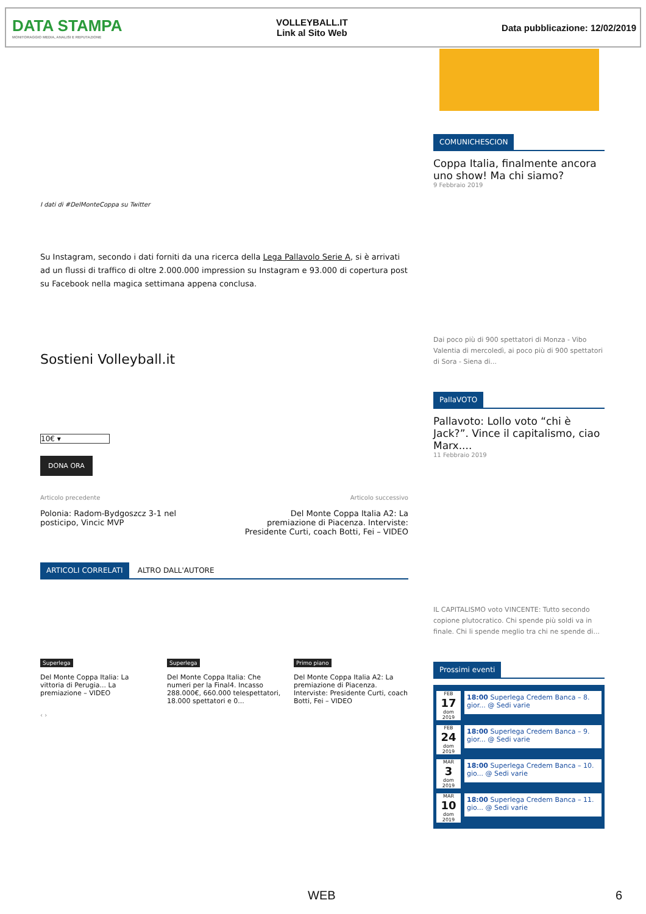DATA STAMPA
MONITORAGGIO MEDIA, ANALISI E REPUTAZIONE
VOLLEYBALL.IT
Link al Sito Web
Data pubblicazione: 12/02/2019
I dati di #DelMonteCoppa su Twitter
Su Instagram, secondo i dati forniti da una ricerca della Lega Pallavolo Serie A, si è arrivati ad un flussi di traffico di oltre 2.000.000 impression su Instagram e 93.000 di copertura post su Facebook nella magica settimana appena conclusa.
Sostieni Volleyball.it
10€ ▾
DONA ORA
Articolo precedente
Polonia: Radom-Bydgoszcz 3-1 nel posticipo, Vincic MVP
Articolo successivo
Del Monte Coppa Italia A2: La premiazione di Piacenza. Interviste: Presidente Curti, coach Botti, Fei – VIDEO
ARTICOLI CORRELATI ALTRO DALL'AUTORE
Superlega
Del Monte Coppa Italia: La vittoria di Perugia... La premiazione – VIDEO
Superlega
Del Monte Coppa Italia: Che numeri per la Final4. Incasso 288.000€, 660.000 telespettatori, 18.000 spettatori e 0...
Primo piano
Del Monte Coppa Italia A2: La premiazione di Piacenza. Interviste: Presidente Curti, coach Botti, Fei – VIDEO
‹ ›
COMUNICHESCION
Coppa Italia, finalmente ancora uno show! Ma chi siamo?
9 Febbraio 2019
Dai poco più di 900 spettatori di Monza - Vibo Valentia di mercoledì, ai poco più di 900 spettatori di Sora - Siena di...
PallaVOTO
Pallavoto: Lollo voto “chi è Jack?”. Vince il capitalismo, ciao Marx....
11 Febbraio 2019
IL CAPITALISMO voto VINCENTE: Tutto secondo copione plutocratico. Chi spende più soldi va in finale. Chi li spende meglio tra chi ne spende di...
Prossimi eventi
FEB
17
dom 2019
18:00 Superlega Credem Banca – 8. gior... @ Sedi varie
FEB
24
dom 2019
18:00 Superlega Credem Banca – 9. gior... @ Sedi varie
MAR
3
dom 2019
18:00 Superlega Credem Banca – 10. gio... @ Sedi varie
MAR
10
dom 2019
18:00 Superlega Credem Banca – 11. gio... @ Sedi varie
WEB 6